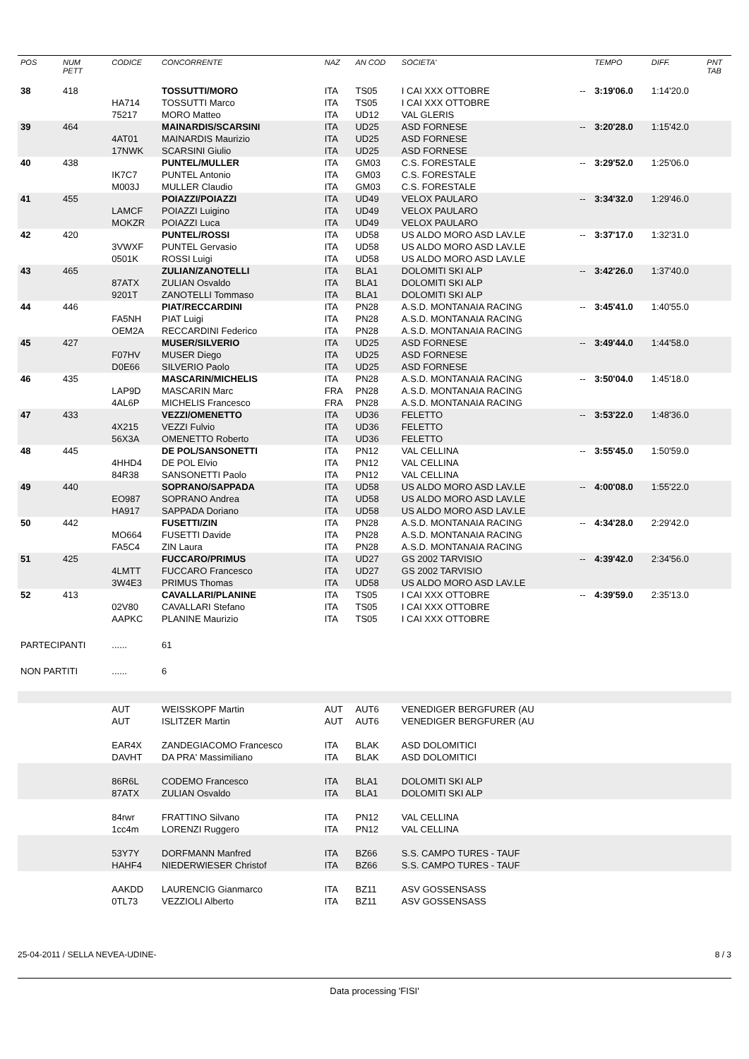| POS | NUM PETT | CODICE | CONCORRENTE | NAZ | AN COD | SOCIETA' | | TEMPO | DIFF. | PNT TAB |
| --- | --- | --- | --- | --- | --- | --- | --- | --- | --- | --- |
| 38 | 418 | | TOSSUTTI/MORO | ITA | TS05 | I CAI XXX OTTOBRE | -- | 3:19'06.0 | 1:14'20.0 | |
| | | HA714 | TOSSUTTI Marco | ITA | TS05 | I CAI XXX OTTOBRE | | | | |
| | | 75217 | MORO Matteo | ITA | UD12 | VAL GLERIS | | | | |
| 39 | 464 | | MAINARDIS/SCARSINI | ITA | UD25 | ASD FORNESE | -- | 3:20'28.0 | 1:15'42.0 | |
| | | 4AT01 | MAINARDIS Maurizio | ITA | UD25 | ASD FORNESE | | | | |
| | | 17NWK | SCARSINI Giulio | ITA | UD25 | ASD FORNESE | | | | |
| 40 | 438 | | PUNTEL/MULLER | ITA | GM03 | C.S. FORESTALE | -- | 3:29'52.0 | 1:25'06.0 | |
| | | IK7C7 | PUNTEL Antonio | ITA | GM03 | C.S. FORESTALE | | | | |
| | | M003J | MULLER Claudio | ITA | GM03 | C.S. FORESTALE | | | | |
| 41 | 455 | | POIAZZI/POIAZZI | ITA | UD49 | VELOX PAULARO | -- | 3:34'32.0 | 1:29'46.0 | |
| | | LAMCF | POIAZZI Luigino | ITA | UD49 | VELOX PAULARO | | | | |
| | | MOKZR | POIAZZI Luca | ITA | UD49 | VELOX PAULARO | | | | |
| 42 | 420 | | PUNTEL/ROSSI | ITA | UD58 | US ALDO MORO ASD LAV.LE | -- | 3:37'17.0 | 1:32'31.0 | |
| | | 3VWXF | PUNTEL Gervasio | ITA | UD58 | US ALDO MORO ASD LAV.LE | | | | |
| | | 0501K | ROSSI Luigi | ITA | UD58 | US ALDO MORO ASD LAV.LE | | | | |
| 43 | 465 | | ZULIAN/ZANOTELLI | ITA | BLA1 | DOLOMITI SKI ALP | -- | 3:42'26.0 | 1:37'40.0 | |
| | | 87ATX | ZULIAN Osvaldo | ITA | BLA1 | DOLOMITI SKI ALP | | | | |
| | | 9201T | ZANOTELLI Tommaso | ITA | BLA1 | DOLOMITI SKI ALP | | | | |
| 44 | 446 | | PIAT/RECCARDINI | ITA | PN28 | A.S.D. MONTANAIA RACING | -- | 3:45'41.0 | 1:40'55.0 | |
| | | FA5NH | PIAT Luigi | ITA | PN28 | A.S.D. MONTANAIA RACING | | | | |
| | | OEM2A | RECCARDINI Federico | ITA | PN28 | A.S.D. MONTANAIA RACING | | | | |
| 45 | 427 | | MUSER/SILVERIO | ITA | UD25 | ASD FORNESE | -- | 3:49'44.0 | 1:44'58.0 | |
| | | F07HV | MUSER Diego | ITA | UD25 | ASD FORNESE | | | | |
| | | D0E66 | SILVERIO Paolo | ITA | UD25 | ASD FORNESE | | | | |
| 46 | 435 | | MASCARIN/MICHELIS | ITA | PN28 | A.S.D. MONTANAIA RACING | -- | 3:50'04.0 | 1:45'18.0 | |
| | | LAP9D | MASCARIN Marc | FRA | PN28 | A.S.D. MONTANAIA RACING | | | | |
| | | 4AL6P | MICHELIS Francesco | FRA | PN28 | A.S.D. MONTANAIA RACING | | | | |
| 47 | 433 | | VEZZI/OMENETTO | ITA | UD36 | FELETTO | -- | 3:53'22.0 | 1:48'36.0 | |
| | | 4X215 | VEZZI Fulvio | ITA | UD36 | FELETTO | | | | |
| | | 56X3A | OMENETTO Roberto | ITA | UD36 | FELETTO | | | | |
| 48 | 445 | | DE POL/SANSONETTI | ITA | PN12 | VAL CELLINA | -- | 3:55'45.0 | 1:50'59.0 | |
| | | 4HHD4 | DE POL Elvio | ITA | PN12 | VAL CELLINA | | | | |
| | | 84R38 | SANSONETTI Paolo | ITA | PN12 | VAL CELLINA | | | | |
| 49 | 440 | | SOPRANO/SAPPADA | ITA | UD58 | US ALDO MORO ASD LAV.LE | -- | 4:00'08.0 | 1:55'22.0 | |
| | | EO987 | SOPRANO Andrea | ITA | UD58 | US ALDO MORO ASD LAV.LE | | | | |
| | | HA917 | SAPPADA Doriano | ITA | UD58 | US ALDO MORO ASD LAV.LE | | | | |
| 50 | 442 | | FUSETTI/ZIN | ITA | PN28 | A.S.D. MONTANAIA RACING | -- | 4:34'28.0 | 2:29'42.0 | |
| | | MO664 | FUSETTI Davide | ITA | PN28 | A.S.D. MONTANAIA RACING | | | | |
| | | FA5C4 | ZIN Laura | ITA | PN28 | A.S.D. MONTANAIA RACING | | | | |
| 51 | 425 | | FUCCARO/PRIMUS | ITA | UD27 | GS 2002 TARVISIO | -- | 4:39'42.0 | 2:34'56.0 | |
| | | 4LMTT | FUCCARO Francesco | ITA | UD27 | GS 2002 TARVISIO | | | | |
| | | 3W4E3 | PRIMUS Thomas | ITA | UD58 | US ALDO MORO ASD LAV.LE | | | | |
| 52 | 413 | | CAVALLARI/PLANINE | ITA | TS05 | I CAI XXX OTTOBRE | -- | 4:39'59.0 | 2:35'13.0 | |
| | | 02V80 | CAVALLARI Stefano | ITA | TS05 | I CAI XXX OTTOBRE | | | | |
| | | AAPKC | PLANINE Maurizio | ITA | TS05 | I CAI XXX OTTOBRE | | | | |
| PARTECIPANTI | | ...... | 61 | | | | | | | |
| NON PARTITI | | ...... | 6 | | | | | | | |
| | | AUT | WEISSKOPF Martin | AUT | AUT6 | VENEDIGER BERGFURER (AU | | | | |
| | | AUT | ISLITZER Martin | AUT | AUT6 | VENEDIGER BERGFURER (AU | | | | |
| | | EAR4X | ZANDEGIACOMO Francesco | ITA | BLAK | ASD DOLOMITICI | | | | |
| | | DAVHT | DA PRA' Massimiliano | ITA | BLAK | ASD DOLOMITICI | | | | |
| | | 86R6L | CODEMO Francesco | ITA | BLA1 | DOLOMITI SKI ALP | | | | |
| | | 87ATX | ZULIAN Osvaldo | ITA | BLA1 | DOLOMITI SKI ALP | | | | |
| | | 84rwr | FRATTINO Silvano | ITA | PN12 | VAL CELLINA | | | | |
| | | 1cc4m | LORENZI Ruggero | ITA | PN12 | VAL CELLINA | | | | |
| | | 53Y7Y | DORFMANN Manfred | ITA | BZ66 | S.S. CAMPO TURES - TAUF | | | | |
| | | HAHF4 | NIEDERWIESER Christof | ITA | BZ66 | S.S. CAMPO TURES - TAUF | | | | |
| | | AAKDD | LAURENCIG Gianmarco | ITA | BZ11 | ASV GOSSENSASS | | | | |
| | | 0TL73 | VEZZIOLI Alberto | ITA | BZ11 | ASV GOSSENSASS | | | | |
25-04-2011 / SELLA NEVEA-UDINE- 8 / 3
Data processing 'FISI'